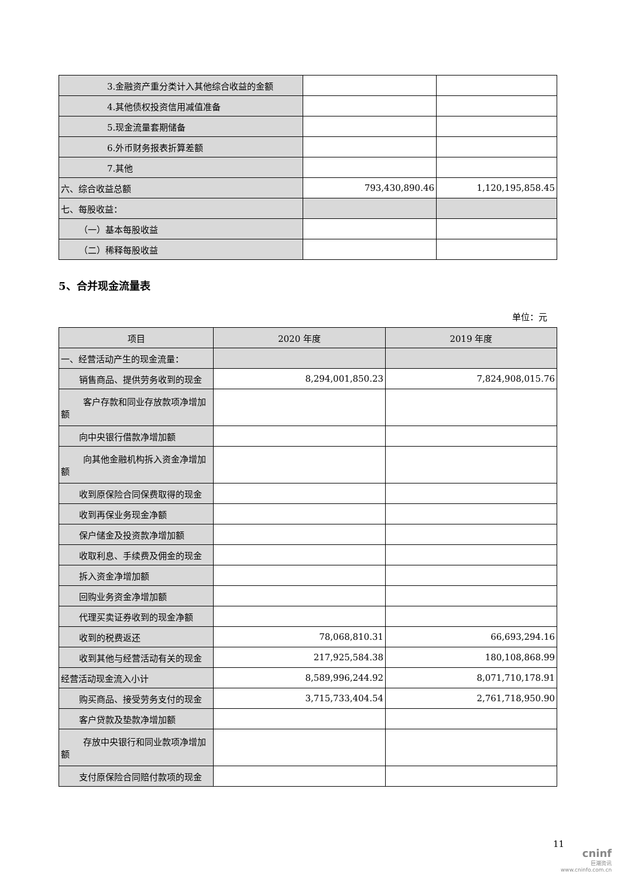| 3.金融资产重分类计入其他综合收益的金额 | | |
| 4.其他债权投资信用减值准备 | | |
| 5.现金流量套期储备 | | |
| 6.外币财务报表折算差额 | | |
| 7.其他 | | |
| 六、综合收益总额 | 793,430,890.46 | 1,120,195,858.45 |
| 七、每股收益： | | |
| （一）基本每股收益 | | |
| （二）稀释每股收益 | | |
5、合并现金流量表
单位：元
| 项目 | 2020 年度 | 2019 年度 |
| --- | --- | --- |
| 一、经营活动产生的现金流量： | | |
| 销售商品、提供劳务收到的现金 | 8,294,001,850.23 | 7,824,908,015.76 |
| 客户存款和同业存放款项净增加额 | | |
| 向中央银行借款净增加额 | | |
| 向其他金融机构拆入资金净增加额 | | |
| 收到原保险合同保费取得的现金 | | |
| 收到再保业务现金净额 | | |
| 保户储金及投资款净增加额 | | |
| 收取利息、手续费及佣金的现金 | | |
| 拆入资金净增加额 | | |
| 回购业务资金净增加额 | | |
| 代理买卖证券收到的现金净额 | | |
| 收到的税费返还 | 78,068,810.31 | 66,693,294.16 |
| 收到其他与经营活动有关的现金 | 217,925,584.38 | 180,108,868.99 |
| 经营活动现金流入小计 | 8,589,996,244.92 | 8,071,710,178.91 |
| 购买商品、接受劳务支付的现金 | 3,715,733,404.54 | 2,761,718,950.90 |
| 客户贷款及垫款净增加额 | | |
| 存放中央银行和同业款项净增加额 | | |
| 支付原保险合同赔付款项的现金 | | |
11
cninf
巨潮资讯
www.cninfo.com.cn